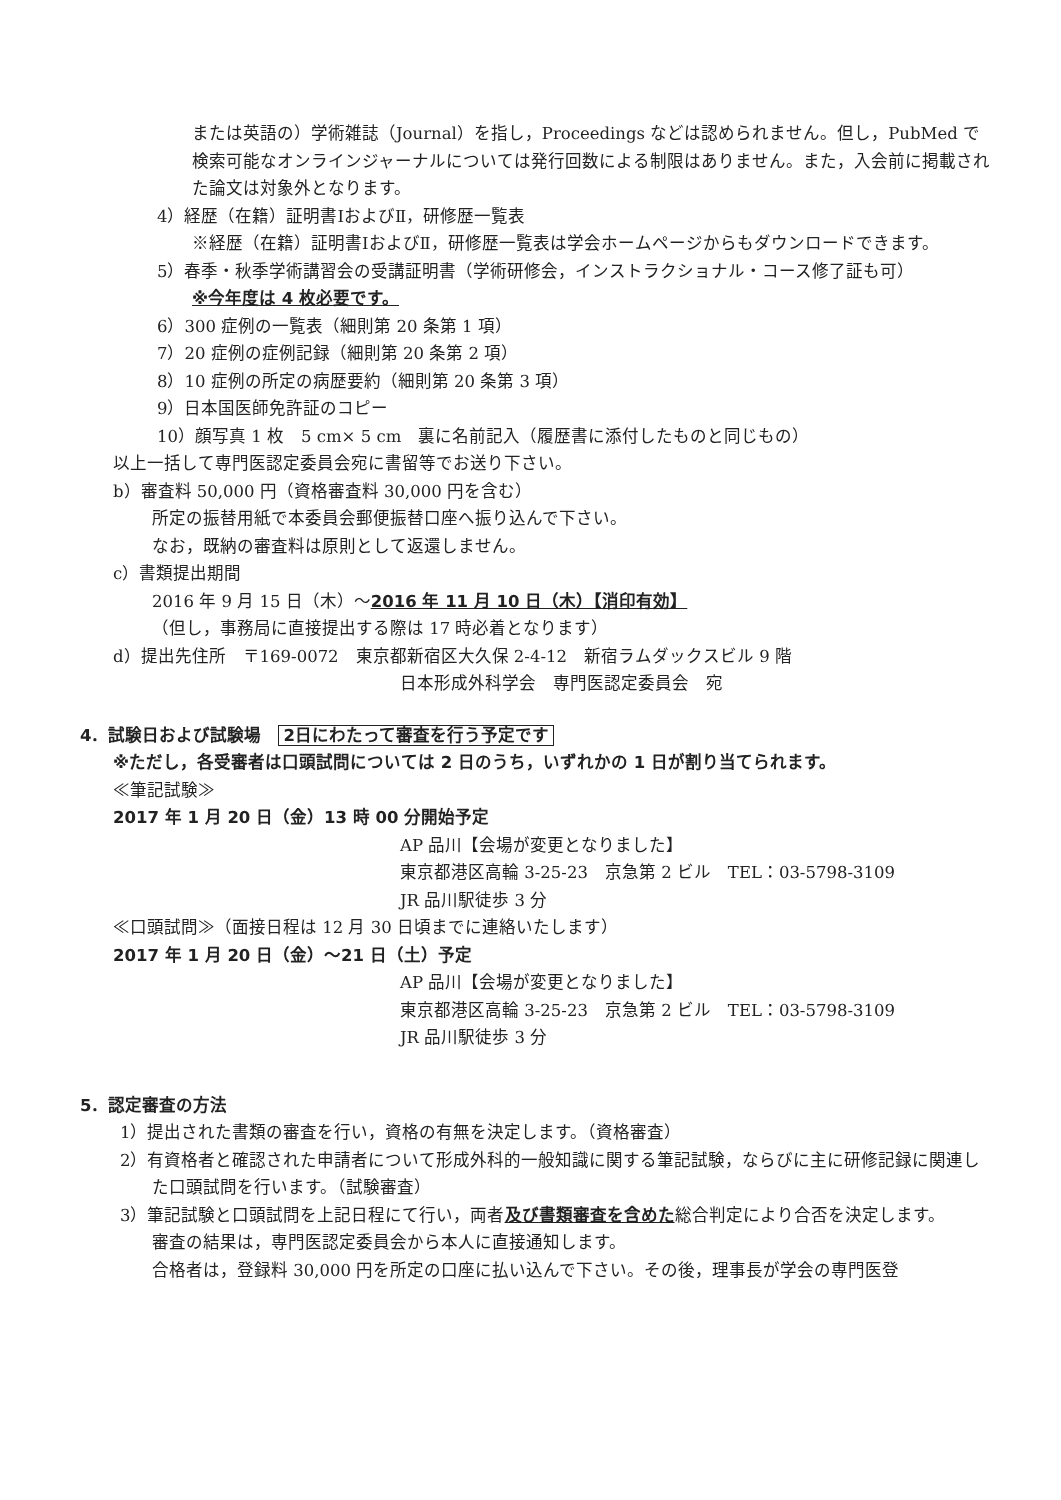または英語の）学術雑誌（Journal）を指し，Proceedings などは認められません。但し，PubMed で検索可能なオンラインジャーナルについては発行回数による制限はありません。また，入会前に掲載された論文は対象外となります。
4）経歴（在籍）証明書ⅠおよびⅡ，研修歴一覧表
※経歴（在籍）証明書ⅠおよびⅡ，研修歴一覧表は学会ホームページからもダウンロードできます。
5）春季・秋季学術講習会の受講証明書（学術研修会，インストラクショナル・コース修了証も可）
※今年度は 4 枚必要です。
6）300 症例の一覧表（細則第 20 条第 1 項）
7）20 症例の症例記録（細則第 20 条第 2 項）
8）10 症例の所定の病歴要約（細則第 20 条第 3 項）
9）日本国医師免許証のコピー
10）顔写真 1 枚　5 cm× 5 cm　裏に名前記入（履歴書に添付したものと同じもの）
以上一括して専門医認定委員会宛に書留等でお送り下さい。
b）審査料 50,000 円（資格審査料 30,000 円を含む）
所定の振替用紙で本委員会郵便振替口座へ振り込んで下さい。
なお，既納の審査料は原則として返還しません。
c）書類提出期間
2016 年 9 月 15 日（木）～2016 年 11 月 10 日（木）【消印有効】
（但し，事務局に直接提出する際は 17 時必着となります）
d）提出先住所　〒169-0072　東京都新宿区大久保 2-4-12　新宿ラムダックスビル 9 階
日本形成外科学会　専門医認定委員会　宛
4．試験日および試験場　2日にわたって審査を行う予定です
※ただし，各受審者は口頭試問については 2 日のうち，いずれかの 1 日が割り当てられます。
≪筆記試験≫
2017 年 1 月 20 日（金）13 時 00 分開始予定
AP 品川【会場が変更となりました】
東京都港区高輪 3-25-23　京急第 2 ビル　TEL：03-5798-3109
JR 品川駅徒歩 3 分
≪口頭試問≫（面接日程は 12 月 30 日頃までに連絡いたします）
2017 年 1 月 20 日（金）～21 日（土）予定
AP 品川【会場が変更となりました】
東京都港区高輪 3-25-23　京急第 2 ビル　TEL：03-5798-3109
JR 品川駅徒歩 3 分
5．認定審査の方法
1）提出された書類の審査を行い，資格の有無を決定します。（資格審査）
2）有資格者と確認された申請者について形成外科的一般知識に関する筆記試験，ならびに主に研修記録に関連した口頭試問を行います。（試験審査）
3）筆記試験と口頭試問を上記日程にて行い，両者及び書類審査を含めた総合判定により合否を決定します。
審査の結果は，専門医認定委員会から本人に直接通知します。
合格者は，登録料 30,000 円を所定の口座に払い込んで下さい。その後，理事長が学会の専門医登